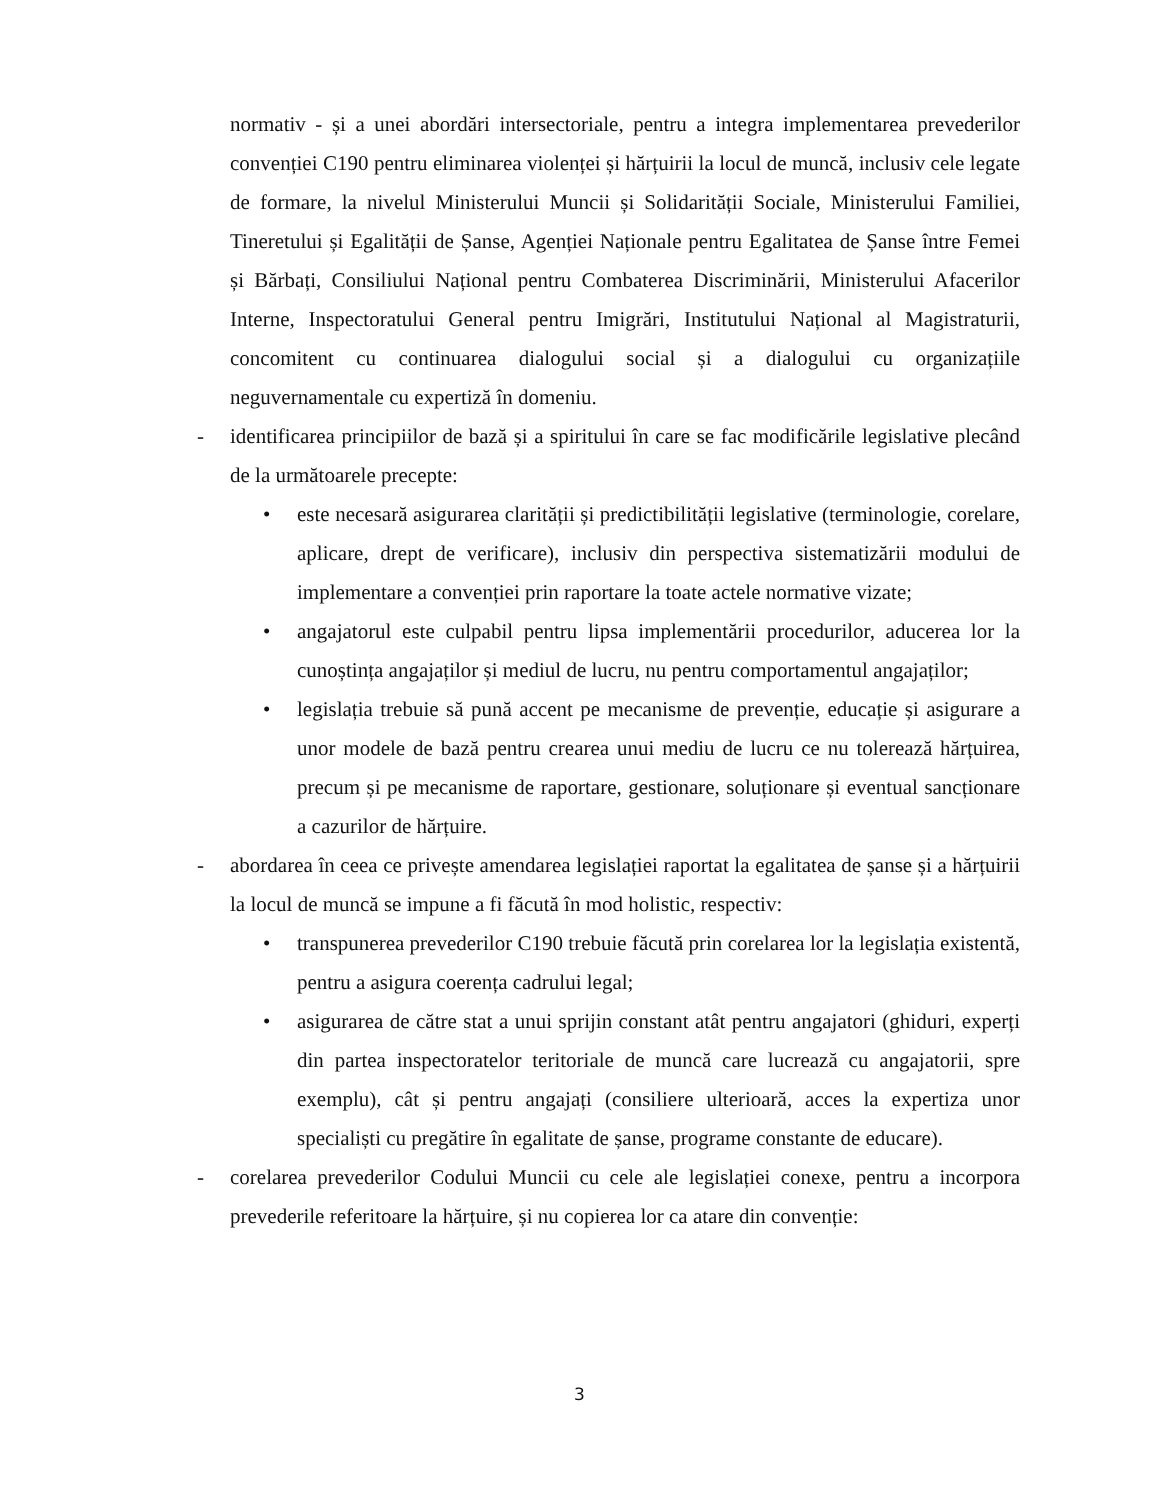normativ - și a unei abordări intersectoriale, pentru a integra implementarea prevederilor convenției C190 pentru eliminarea violenței și hărțuirii la locul de muncă, inclusiv cele legate de formare, la nivelul Ministerului Muncii și Solidarității Sociale, Ministerului Familiei, Tineretului și Egalității de Șanse, Agenției Naționale pentru Egalitatea de Șanse între Femei și Bărbați, Consiliului Național pentru Combaterea Discriminării, Ministerului Afacerilor Interne, Inspectoratului General pentru Imigrări, Institutului Național al Magistraturii, concomitent cu continuarea dialogului social și a dialogului cu organizațiile neguvernamentale cu expertiză în domeniu.
- identificarea principiilor de bază și a spiritului în care se fac modificările legislative plecând de la următoarele precepte:
• este necesară asigurarea clarității și predictibilității legislative (terminologie, corelare, aplicare, drept de verificare), inclusiv din perspectiva sistematizării modului de implementare a convenției prin raportare la toate actele normative vizate;
• angajatorul este culpabil pentru lipsa implementării procedurilor, aducerea lor la cunoștința angajaților și mediul de lucru, nu pentru comportamentul angajaților;
• legislația trebuie să pună accent pe mecanisme de prevenție, educație și asigurare a unor modele de bază pentru crearea unui mediu de lucru ce nu tolerează hărțuirea, precum și pe mecanisme de raportare, gestionare, soluționare și eventual sancționare a cazurilor de hărțuire.
- abordarea în ceea ce privește amendarea legislației raportat la egalitatea de șanse și a hărțuirii la locul de muncă se impune a fi făcută în mod holistic, respectiv:
• transpunerea prevederilor C190 trebuie făcută prin corelarea lor la legislația existentă, pentru a asigura coerența cadrului legal;
• asigurarea de către stat a unui sprijin constant atât pentru angajatori (ghiduri, experți din partea inspectoratelor teritoriale de muncă care lucrează cu angajatorii, spre exemplu), cât și pentru angajați (consiliere ulterioară, acces la expertiza unor specialiști cu pregătire în egalitate de șanse, programe constante de educare).
- corelarea prevederilor Codului Muncii cu cele ale legislației conexe, pentru a incorpora prevederile referitoare la hărțuire, și nu copierea lor ca atare din convenție:
3